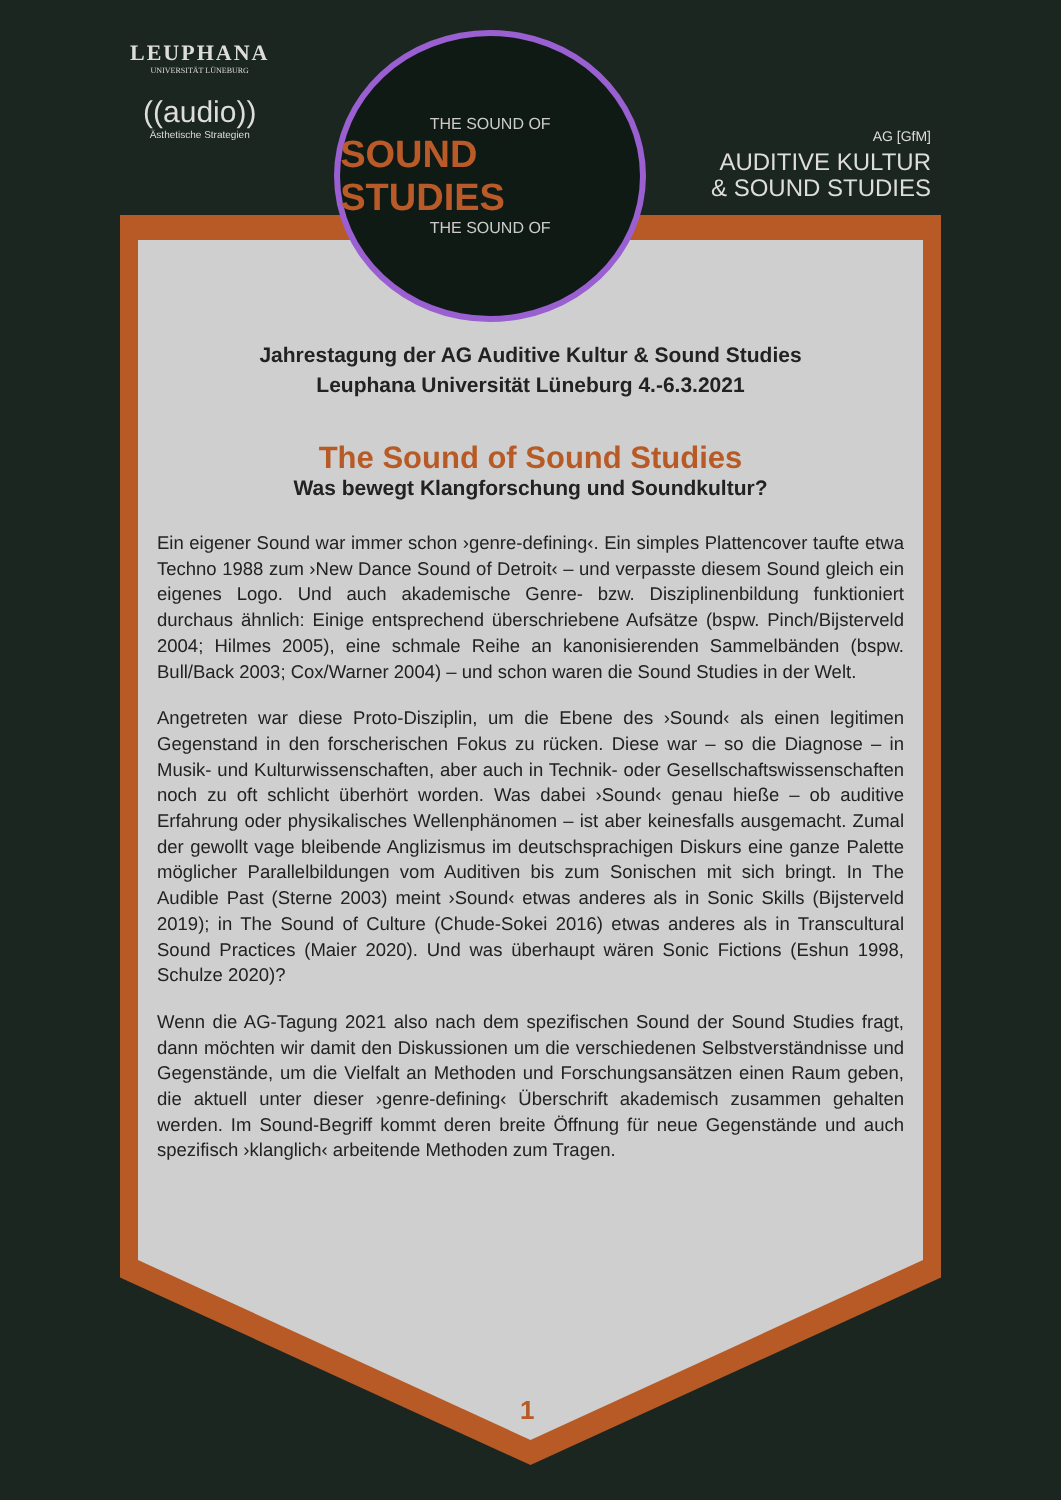LEUPHANA
UNIVERSITÄT LÜNEBURG
((audio))
Ästhetische Strategien
THE SOUND OF
SOUND STUDIES
THE SOUND OF
AG [GfM]
AUDITIVE KULTUR
& SOUND STUDIES
Jahrestagung der AG Auditive Kultur & Sound Studies
Leuphana Universität Lüneburg 4.-6.3.2021
The Sound of Sound Studies
Was bewegt Klangforschung und Soundkultur?
Ein eigener Sound war immer schon ›genre-defining‹. Ein simples Plattencover taufte etwa Techno 1988 zum ›New Dance Sound of Detroit‹ – und verpasste diesem Sound gleich ein eigenes Logo. Und auch akademische Genre- bzw. Disziplinenbildung funktioniert durchaus ähnlich: Einige entsprechend überschriebene Aufsätze (bspw. Pinch/Bijsterveld 2004; Hilmes 2005), eine schmale Reihe an kanonisierenden Sammelbänden (bspw. Bull/Back 2003; Cox/Warner 2004) – und schon waren die Sound Studies in der Welt.
Angetreten war diese Proto-Disziplin, um die Ebene des ›Sound‹ als einen legitimen Gegenstand in den forscherischen Fokus zu rücken. Diese war – so die Diagnose – in Musik- und Kulturwissenschaften, aber auch in Technik- oder Gesellschaftswissenschaften noch zu oft schlicht überhört worden. Was dabei ›Sound‹ genau hieße – ob auditive Erfahrung oder physikalisches Wellenphänomen – ist aber keinesfalls ausgemacht. Zumal der gewollt vage bleibende Anglizismus im deutschsprachigen Diskurs eine ganze Palette möglicher Parallelbildungen vom Auditiven bis zum Sonischen mit sich bringt. In The Audible Past (Sterne 2003) meint ›Sound‹ etwas anderes als in Sonic Skills (Bijsterveld 2019); in The Sound of Culture (Chude-Sokei 2016) etwas anderes als in Transcultural Sound Practices (Maier 2020). Und was überhaupt wären Sonic Fictions (Eshun 1998, Schulze 2020)?
Wenn die AG-Tagung 2021 also nach dem spezifischen Sound der Sound Studies fragt, dann möchten wir damit den Diskussionen um die verschiedenen Selbstverständnisse und Gegenstände, um die Vielfalt an Methoden und Forschungsansätzen einen Raum geben, die aktuell unter dieser ›genre-defining‹ Überschrift akademisch zusammen gehalten werden. Im Sound-Begriff kommt deren breite Öffnung für neue Gegenstände und auch spezifisch ›klanglich‹ arbeitende Methoden zum Tragen.
1